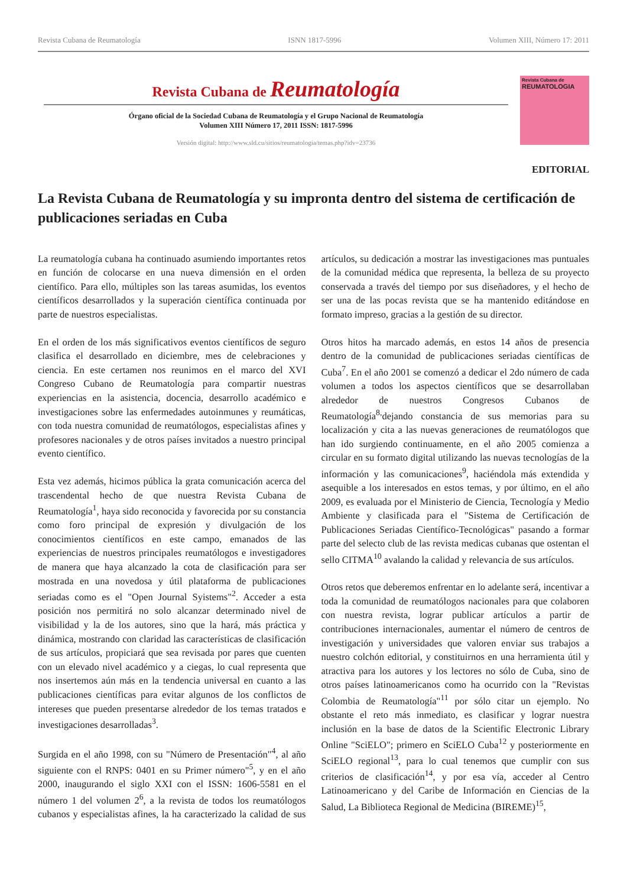Revista Cubana de Reumatología ISNN 1817-5996 Volumen XIII, Número 17: 2011
Revista Cubana de Reumatología
Órgano oficial de la Sociedad Cubana de Reumatología y el Grupo Nacional de Reumatología
Volumen XIII Número 17, 2011 ISSN: 1817-5996
Versión digital: http://www.sld.cu/sitios/reumatologia/temas.php?idv=23736
Revista Cubana de
REUMATOLOGIA
EDITORIAL
La Revista Cubana de Reumatología y su impronta dentro del sistema de certificación de publicaciones seriadas en Cuba
La reumatología cubana ha continuado asumiendo importantes retos en función de colocarse en una nueva dimensión en el orden científico. Para ello, múltiples son las tareas asumidas, los eventos científicos desarrollados y la superación científica continuada por parte de nuestros especialistas.
En el orden de los más significativos eventos científicos de seguro clasifica el desarrollado en diciembre, mes de celebraciones y ciencia. En este certamen nos reunimos en el marco del XVI Congreso Cubano de Reumatología para compartir nuestras experiencias en la asistencia, docencia, desarrollo académico e investigaciones sobre las enfermedades autoinmunes y reumáticas, con toda nuestra comunidad de reumatólogos, especialistas afines y profesores nacionales y de otros países invitados a nuestro principal evento científico.
Esta vez además, hicimos pública la grata comunicación acerca del trascendental hecho de que nuestra Revista Cubana de Reumatología<sup>1</sup>, haya sido reconocida y favorecida por su constancia como foro principal de expresión y divulgación de los conocimientos científicos en este campo, emanados de las experiencias de nuestros principales reumatólogos e investigadores de manera que haya alcanzado la cota de clasificación para ser mostrada en una novedosa y útil plataforma de publicaciones seriadas como es el "Open Journal Syistems"<sup>2</sup>. Acceder a esta posición nos permitirá no solo alcanzar determinado nivel de visibilidad y la de los autores, sino que la hará, más práctica y dinámica, mostrando con claridad las características de clasificación de sus artículos, propiciará que sea revisada por pares que cuenten con un elevado nivel académico y a ciegas, lo cual representa que nos insertemos aún más en la tendencia universal en cuanto a las publicaciones científicas para evitar algunos de los conflictos de intereses que pueden presentarse alrededor de los temas tratados e investigaciones desarrolladas<sup>3</sup>.
Surgida en el año 1998, con su "Número de Presentación"<sup>4</sup>, al año siguiente con el RNPS: 0401 en su Primer número"<sup>5</sup>, y en el año 2000, inaugurando el siglo XXI con el ISSN: 1606-5581 en el número 1 del volumen 2<sup>6</sup>, a la revista de todos los reumatólogos cubanos y especialistas afines, la ha caracterizado la calidad de sus artículos, su dedicación a mostrar las investigaciones mas puntuales de la comunidad médica que representa, la belleza de su proyecto conservada a través del tiempo por sus diseñadores, y el hecho de ser una de las pocas revista que se ha mantenido editándose en formato impreso, gracias a la gestión de su director.
Otros hitos ha marcado además, en estos 14 años de presencia dentro de la comunidad de publicaciones seriadas científicas de Cuba<sup>7</sup>. En el año 2001 se comenzó a dedicar el 2do número de cada volumen a todos los aspectos científicos que se desarrollaban alrededor de nuestros Congresos Cubanos de Reumatología<sup>8,</sup>dejando constancia de sus memorias para su localización y cita a las nuevas generaciones de reumatólogos que han ido surgiendo continuamente, en el año 2005 comienza a circular en su formato digital utilizando las nuevas tecnologías de la información y las comunicaciones<sup>9</sup>, haciéndola más extendida y asequible a los interesados en estos temas, y por último, en el año 2009, es evaluada por el Ministerio de Ciencia, Tecnología y Medio Ambiente y clasificada para el "Sistema de Certificación de Publicaciones Seriadas Científico-Tecnológicas" pasando a formar parte del selecto club de las revista medicas cubanas que ostentan el sello CITMA<sup>10</sup> avalando la calidad y relevancia de sus artículos.
Otros retos que deberemos enfrentar en lo adelante será, incentivar a toda la comunidad de reumatólogos nacionales para que colaboren con nuestra revista, lograr publicar artículos a partir de contribuciones internacionales, aumentar el número de centros de investigación y universidades que valoren enviar sus trabajos a nuestro colchón editorial, y constituirnos en una herramienta útil y atractiva para los autores y los lectores no sólo de Cuba, sino de otros países latinoamericanos como ha ocurrido con la "Revistas Colombia de Reumatología"<sup>11</sup> por sólo citar un ejemplo. No obstante el reto más inmediato, es clasificar y lograr nuestra inclusión en la base de datos de la Scientific Electronic Library Online "SciELO"; primero en SciELO Cuba<sup>12</sup> y posteriormente en SciELO regional<sup>13</sup>, para lo cual tenemos que cumplir con sus criterios de clasificación<sup>14</sup>, y por esa vía, acceder al Centro Latinoamericano y del Caribe de Información en Ciencias de la Salud, La Biblioteca Regional de Medicina (BIREME)<sup>15</sup>,